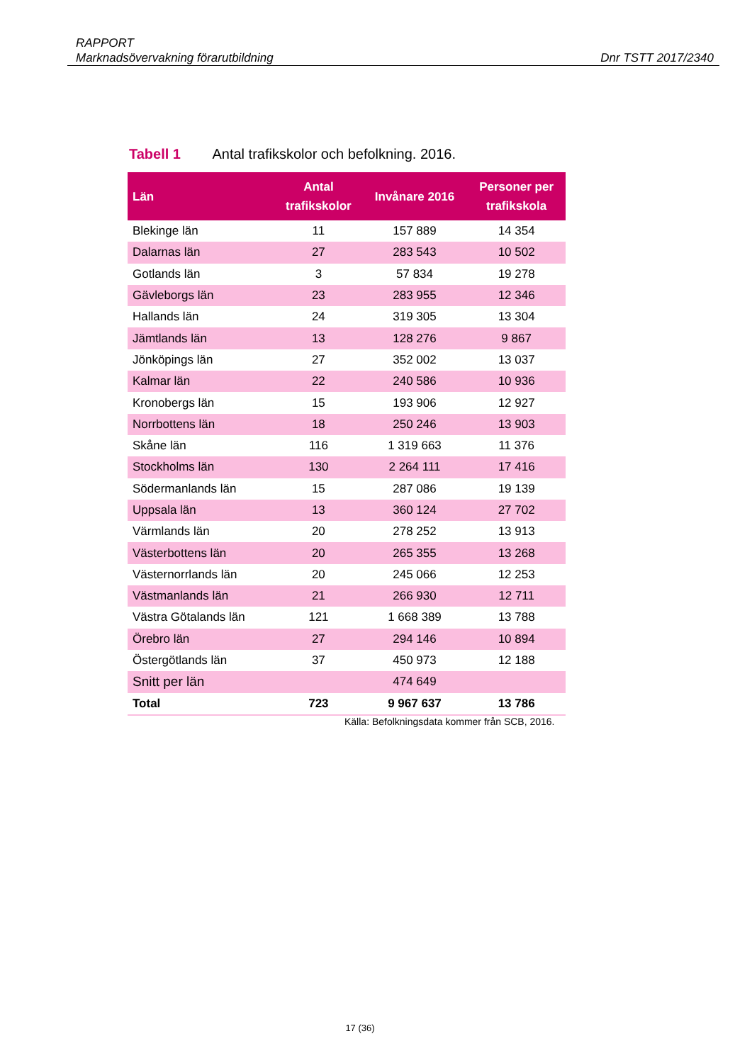RAPPORT
Marknadsövervakning förarutbildning
Dnr TSTT 2017/2340
Tabell 1 Antal trafikskolor och befolkning. 2016.
| Län | Antal trafikskolor | Invånare 2016 | Personer per trafikskola |
| --- | --- | --- | --- |
| Blekinge län | 11 | 157 889 | 14 354 |
| Dalarnas län | 27 | 283 543 | 10 502 |
| Gotlands län | 3 | 57 834 | 19 278 |
| Gävleborgs län | 23 | 283 955 | 12 346 |
| Hallands län | 24 | 319 305 | 13 304 |
| Jämtlands län | 13 | 128 276 | 9 867 |
| Jönköpings län | 27 | 352 002 | 13 037 |
| Kalmar län | 22 | 240 586 | 10 936 |
| Kronobergs län | 15 | 193 906 | 12 927 |
| Norrbottens län | 18 | 250 246 | 13 903 |
| Skåne län | 116 | 1 319 663 | 11 376 |
| Stockholms län | 130 | 2 264 111 | 17 416 |
| Södermanlands län | 15 | 287 086 | 19 139 |
| Uppsala län | 13 | 360 124 | 27 702 |
| Värmlands län | 20 | 278 252 | 13 913 |
| Västerbottens län | 20 | 265 355 | 13 268 |
| Västernorrlands län | 20 | 245 066 | 12 253 |
| Västmanlands län | 21 | 266 930 | 12 711 |
| Västra Götalands län | 121 | 1 668 389 | 13 788 |
| Örebro län | 27 | 294 146 | 10 894 |
| Östergötlands län | 37 | 450 973 | 12 188 |
| Snitt per län | | 474 649 | |
| Total | 723 | 9 967 637 | 13 786 |
Källa: Befolkningsdata kommer från SCB, 2016.
17 (36)